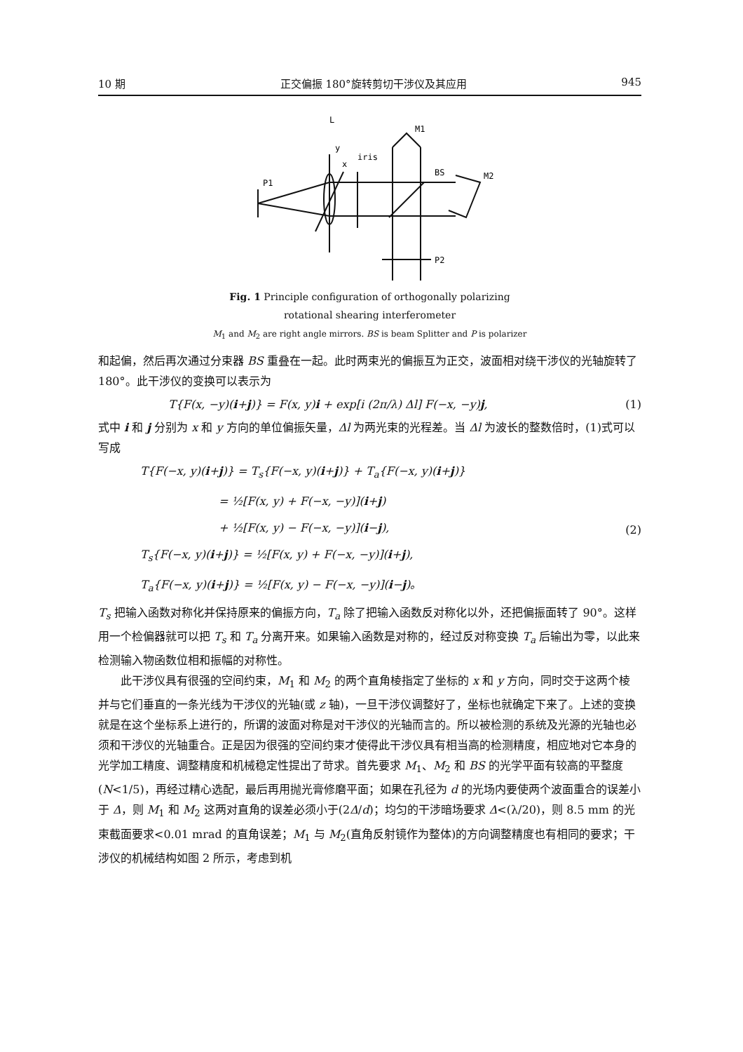10 期 正交偏振 180°旋转剪切干涉仪及其应用 945
L
M1
y
x
iris
BS
M2
P1
P2
Fig. 1 Principle configuration of orthogonally polarizing
rotational shearing interferometer
M<sub>1</sub> and M<sub>2</sub> are right angle mirrors. BS is beam Splitter and P is polarizer
和起偏，然后再次通过分束器 BS 重叠在一起。此时两束光的偏振互为正交，波面相对绕干涉仪的光轴旋转了 180°。此干涉仪的变换可以表示为
T{F(x, −y)(i+j)} = F(x, y)i + exp[i (2π/λ) Δl] F(−x, −y)j, (1)
式中 i 和 j 分别为 x 和 y 方向的单位偏振矢量，Δl 为两光束的光程差。当 Δl 为波长的整数倍时，(1)式可以写成
T{F(−x, y)(i+j)} = T<sub>s</sub>{F(−x, y)(i+j)} + T<sub>a</sub>{F(−x, y)(i+j)}
       = ½[F(x, y) + F(−x, −y)](i+j)
       + ½[F(x, y) − F(−x, −y)](i−j),
T<sub>s</sub>{F(−x, y)(i+j)} = ½[F(x, y) + F(−x, −y)](i+j),
T<sub>a</sub>{F(−x, y)(i+j)} = ½[F(x, y) − F(−x, −y)](i−j)。 (2)
T<sub>s</sub> 把输入函数对称化并保持原来的偏振方向，T<sub>a</sub> 除了把输入函数反对称化以外，还把偏振面转了 90°。这样用一个检偏器就可以把 T<sub>s</sub> 和 T<sub>a</sub> 分离开来。如果输入函数是对称的，经过反对称变换 T<sub>a</sub> 后输出为零，以此来检测输入物函数位相和振幅的对称性。
此干涉仪具有很强的空间约束，M<sub>1</sub> 和 M<sub>2</sub> 的两个直角棱指定了坐标的 x 和 y 方向，同时交于这两个棱并与它们垂直的一条光线为干涉仪的光轴(或 z 轴)，一旦干涉仪调整好了，坐标也就确定下来了。上述的变换就是在这个坐标系上进行的，所谓的波面对称是对干涉仪的光轴而言的。所以被检测的系统及光源的光轴也必须和干涉仪的光轴重合。正是因为很强的空间约束才使得此干涉仪具有相当高的检测精度，相应地对它本身的光学加工精度、调整精度和机械稳定性提出了苛求。首先要求 M<sub>1</sub>、M<sub>2</sub> 和 BS 的光学平面有较高的平整度(N<1/5)，再经过精心选配，最后再用抛光膏修磨平面；如果在孔径为 d 的光场内要使两个波面重合的误差小于 Δ，则 M<sub>1</sub> 和 M<sub>2</sub> 这两对直角的误差必须小于(2Δ/d)；均匀的干涉暗场要求 Δ<(λ/20)，则 8.5 mm 的光束截面要求<0.01 mrad 的直角误差；M<sub>1</sub> 与 M<sub>2</sub>(直角反射镜作为整体)的方向调整精度也有相同的要求；干涉仪的机械结构如图 2 所示，考虑到机